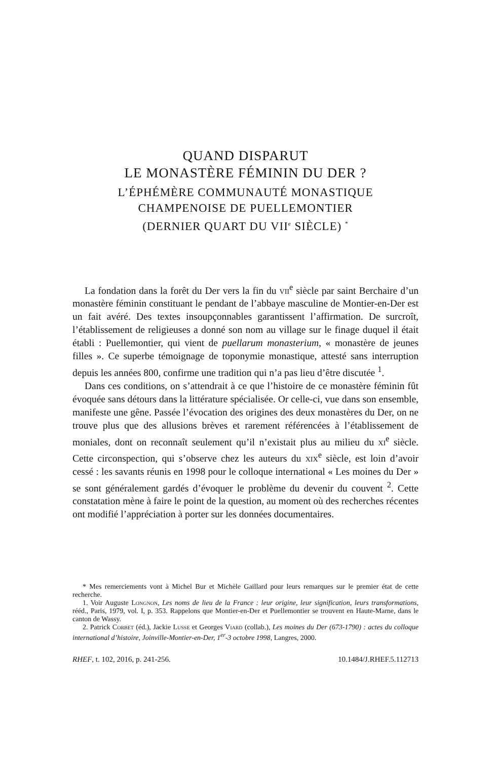QUAND DISPARUT
LE MONASTÈRE FÉMININ DU DER ?
L’ÉPHÉMÈRE COMMUNAUTÉ MONASTIQUE
CHAMPENOISE DE PUELLEMONTIER
(DERNIER QUART DU VII<sup>e</sup> SIÈCLE) <sup>*</sup>
La fondation dans la forêt du Der vers la fin du vii<sup>e</sup> siècle par saint Berchaire d’un monastère féminin constituant le pendant de l’abbaye masculine de Montier-en-Der est un fait avéré. Des textes insoupçonnables garantissent l’affirmation. De surcroît, l’établissement de religieuses a donné son nom au village sur le finage duquel il était établi : Puellemontier, qui vient de puellarum monasterium, « monastère de jeunes filles ». Ce superbe témoignage de toponymie monastique, attesté sans interruption depuis les années 800, confirme une tradition qui n’a pas lieu d’être discutée <sup>1</sup>.
Dans ces conditions, on s’attendrait à ce que l’histoire de ce monastère féminin fût évoquée sans détours dans la littérature spécialisée. Or celle-ci, vue dans son ensemble, manifeste une gêne. Passée l’évocation des origines des deux monastères du Der, on ne trouve plus que des allusions brèves et rarement référencées à l’établissement de moniales, dont on reconnaît seulement qu’il n’existait plus au milieu du xi<sup>e</sup> siècle. Cette circonspection, qui s’observe chez les auteurs du xix<sup>e</sup> siècle, est loin d’avoir cessé : les savants réunis en 1998 pour le colloque international « Les moines du Der » se sont généralement gardés d’évoquer le problème du devenir du couvent <sup>2</sup>. Cette constatation mène à faire le point de la question, au moment où des recherches récentes ont modifié l’appréciation à porter sur les données documentaires.
* Mes remerciements vont à Michel Bur et Michèle Gaillard pour leurs remarques sur le premier état de cette recherche.
1. Voir Auguste Longnon, Les noms de lieu de la France : leur origine, leur signification, leurs transformations, rééd., Paris, 1979, vol. I, p. 353. Rappelons que Montier-en-Der et Puellemontier se trouvent en Haute-Marne, dans le canton de Wassy.
2. Patrick Corbet (éd.), Jackie Lusse et Georges Viard (collab.), Les moines du Der (673-1790) : actes du colloque international d’histoire, Joinville-Montier-en-Der, 1<sup>er</sup>-3 octobre 1998, Langres, 2000.
RHEF, t. 102, 2016, p. 241-256. 10.1484/J.RHEF.5.112713